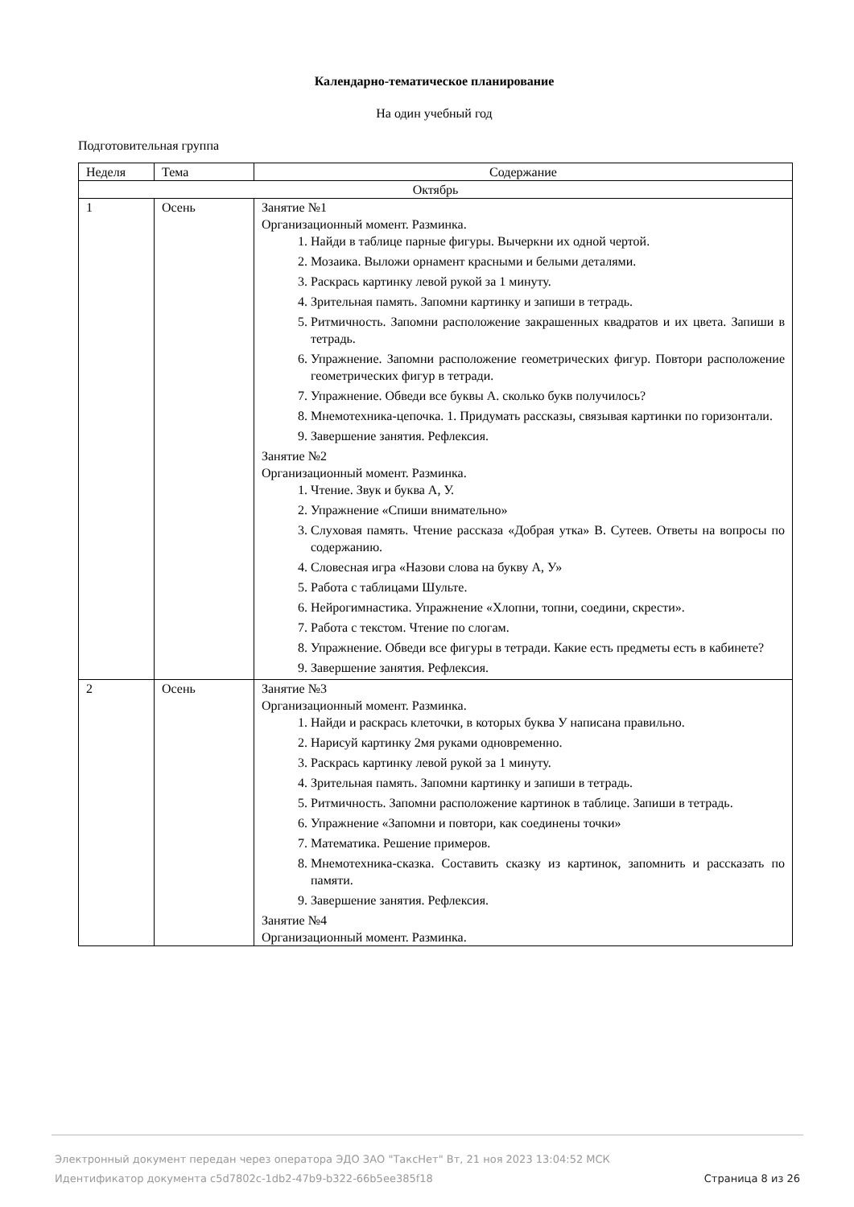Календарно-тематическое планирование
На один учебный год
Подготовительная группа
| Неделя | Тема | Содержание |
| --- | --- | --- |
| Октябрь | | |
| 1 | Осень | Занятие №1 Организационный момент. Разминка. 1. Найди в таблице парные фигуры. Вычеркни их одной чертой. 2. Мозаика. Выложи орнамент красными и белыми деталями. 3. Раскрась картинку левой рукой за 1 минуту. 4. Зрительная память. Запомни картинку и запиши в тетрадь. 5. Ритмичность. Запомни расположение закрашенных квадратов и их цвета. Запиши в тетрадь. 6. Упражнение. Запомни расположение геометрических фигур. Повтори расположение геометрических фигур в тетради. 7. Упражнение. Обведи все буквы А. сколько букв получилось? 8. Мнемотехника-цепочка. 1. Придумать рассказы, связывая картинки по горизонтали. 9. Завершение занятия. Рефлексия. Занятие №2 Организационный момент. Разминка. 1. Чтение. Звук и буква А, У. 2. Упражнение «Спиши внимательно» 3. Слуховая память. Чтение рассказа «Добрая утка» В. Сутеев. Ответы на вопросы по содержанию. 4. Словесная игра «Назови слова на букву А, У» 5. Работа с таблицами Шульте. 6. Нейрогимнастика. Упражнение «Хлопни, топни, соедини, скрести». 7. Работа с текстом. Чтение по слогам. 8. Упражнение. Обведи все фигуры в тетради. Какие есть предметы есть в кабинете? 9. Завершение занятия. Рефлексия. |
| 2 | Осень | Занятие №3 Организационный момент. Разминка. 1. Найди и раскрась клеточки, в которых буква У написана правильно. 2. Нарисуй картинку 2мя руками одновременно. 3. Раскрась картинку левой рукой за 1 минуту. 4. Зрительная память. Запомни картинку и запиши в тетрадь. 5. Ритмичность. Запомни расположение картинок в таблице. Запиши в тетрадь. 6. Упражнение «Запомни и повтори, как соединены точки» 7. Математика. Решение примеров. 8. Мнемотехника-сказка. Составить сказку из картинок, запомнить и рассказать по памяти. 9. Завершение занятия. Рефлексия. Занятие №4 Организационный момент. Разминка. |
Электронный документ передан через оператора ЭДО ЗАО "ТаксНет" Вт, 21 ноя 2023 13:04:52 МСК
Идентификатор документа c5d7802c-1db2-47b9-b322-66b5ee385f18
Страница 8 из 26